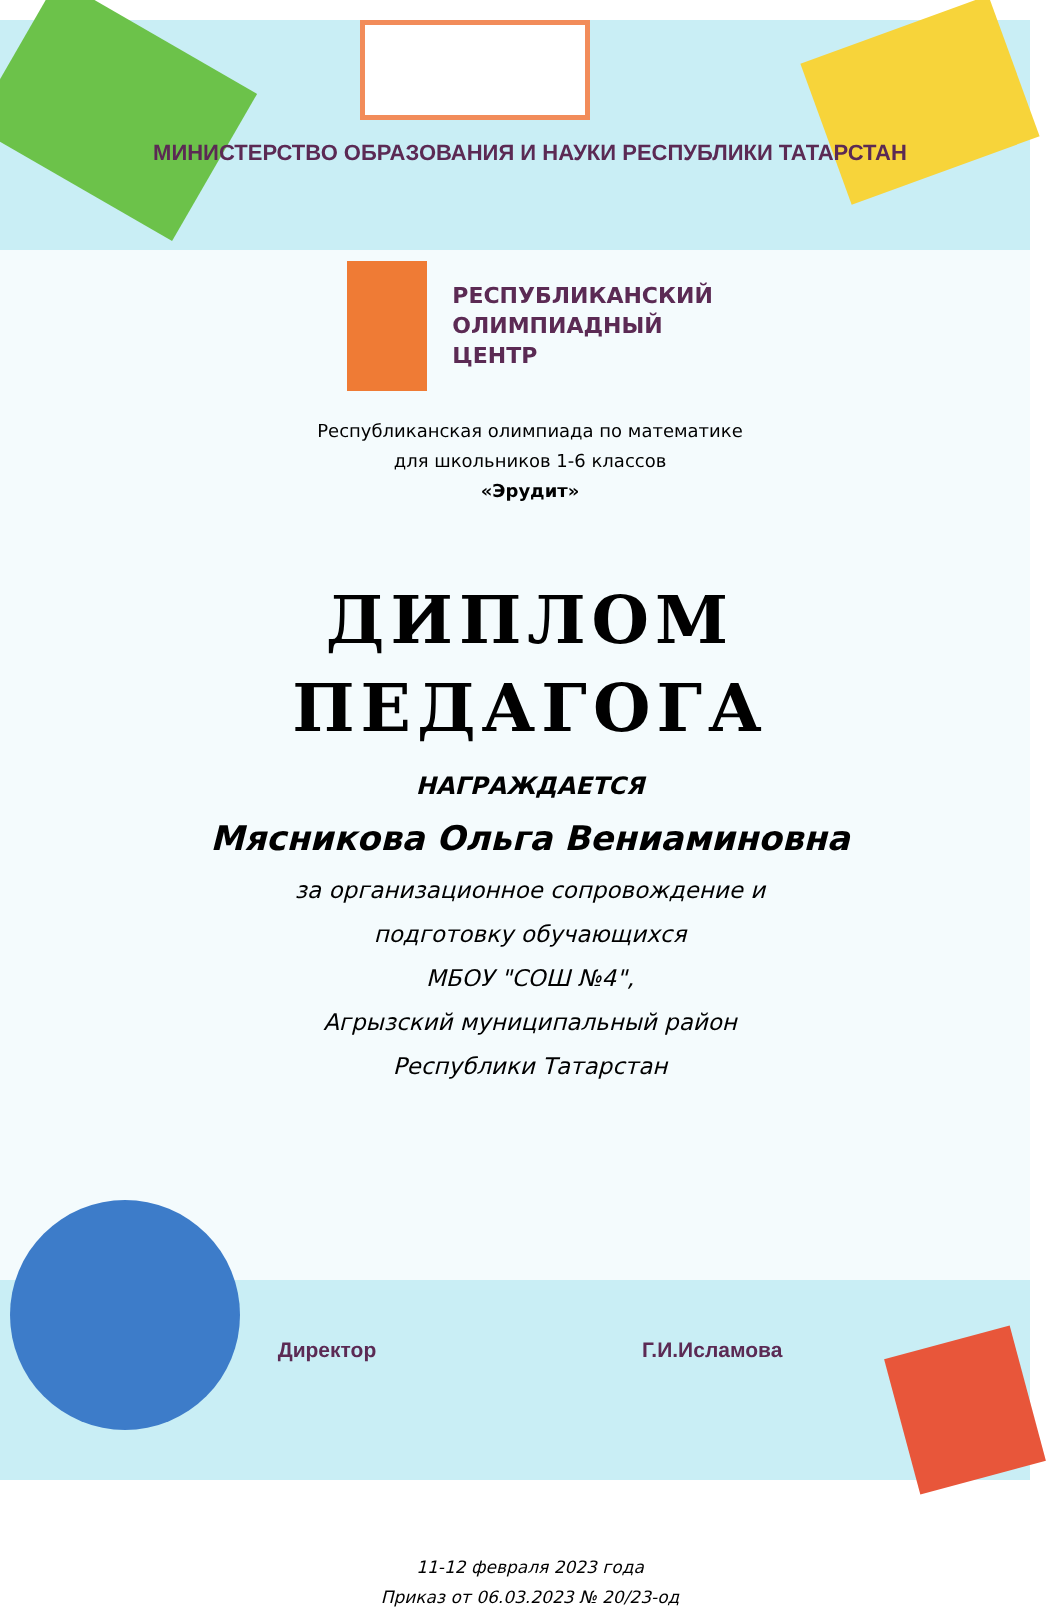МИНИСТЕРСТВО ОБРАЗОВАНИЯ И НАУКИ РЕСПУБЛИКИ ТАТАРСТАН
РЕСПУБЛИКАНСКИЙ
ОЛИМПИАДНЫЙ
ЦЕНТР
Республиканская олимпиада по математике
для школьников 1-6 классов
«Эрудит»
ДИПЛОМ
ПЕДАГОГА
НАГРАЖДАЕТСЯ
Мясникова Ольга Вениаминовна
за организационное сопровождение и
подготовку обучающихся
МБОУ "СОШ №4",
Агрызский муниципальный район
Республики Татарстан
Директор Г.И.Исламова
11-12 февраля 2023 года
Приказ от 06.03.2023 № 20/23-од